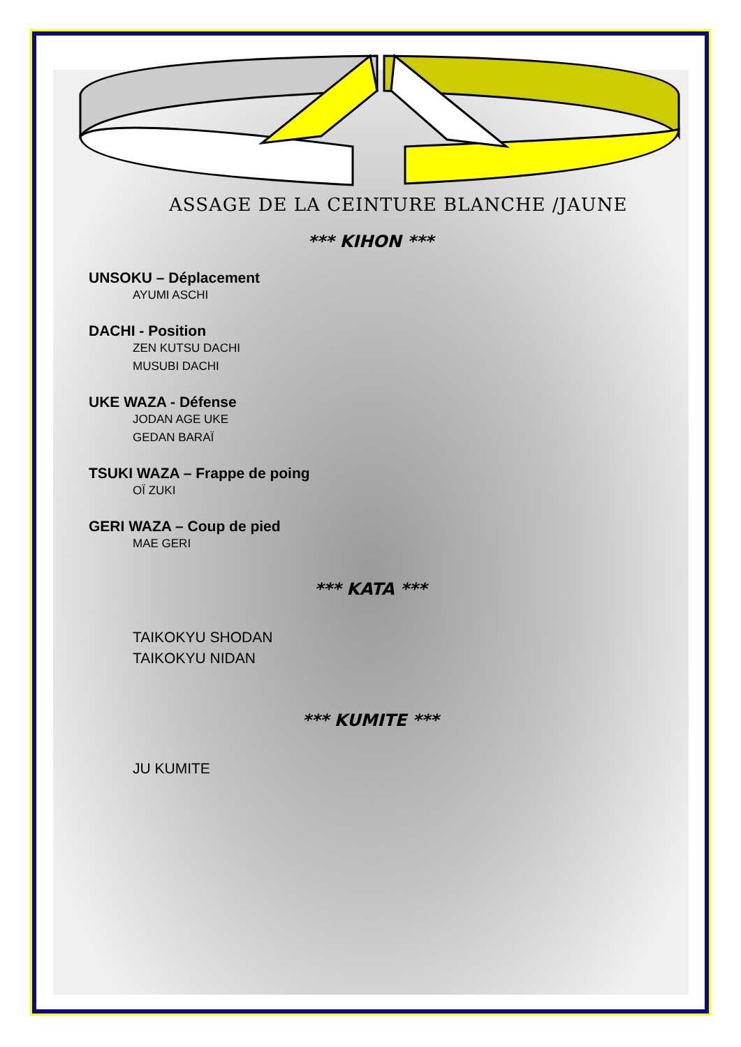ASSAGE DE LA CEINTURE BLANCHE /JAUNE
*** KIHON ***
UNSOKU – Déplacement
AYUMI ASCHI
DACHI - Position
ZEN KUTSU DACHI
MUSUBI DACHI
UKE WAZA - Défense
JODAN AGE UKE
GEDAN BARAÏ
TSUKI WAZA – Frappe de poing
OÏ ZUKI
GERI WAZA – Coup de pied
MAE GERI
*** KATA ***
TAIKOKYU SHODAN
TAIKOKYU NIDAN
*** KUMITE ***
JU KUMITE